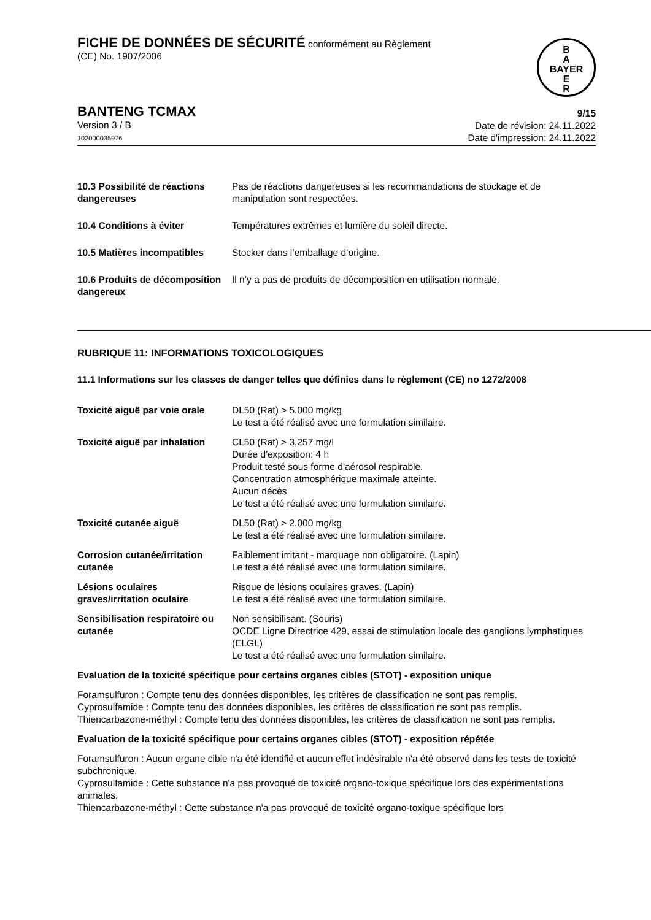FICHE DE DONNÉES DE SÉCURITÉ conformément au Règlement
(CE) No. 1907/2006
B
A
BAYER
E
R
BANTENG TCMAX
Version 3 / B
102000035976
9/15
Date de révision: 24.11.2022
Date d'impression: 24.11.2022
| 10.3 Possibilité de réactions dangereuses | Pas de réactions dangereuses si les recommandations de stockage et de manipulation sont respectées. |
| 10.4 Conditions à éviter | Températures extrêmes et lumière du soleil directe. |
| 10.5 Matières incompatibles | Stocker dans l’emballage d’origine. |
| 10.6 Produits de décomposition dangereux | Il n’y a pas de produits de décomposition en utilisation normale. |
RUBRIQUE 11: INFORMATIONS TOXICOLOGIQUES
11.1 Informations sur les classes de danger telles que définies dans le règlement (CE) no 1272/2008
| Toxicité aiguë par voie orale | DL50 (Rat) > 5.000 mg/kg Le test a été réalisé avec une formulation similaire. |
| Toxicité aiguë par inhalation | CL50 (Rat) > 3,257 mg/l Durée d'exposition: 4 h Produit testé sous forme d'aérosol respirable. Concentration atmosphérique maximale atteinte. Aucun décès Le test a été réalisé avec une formulation similaire. |
| Toxicité cutanée aiguë | DL50 (Rat) > 2.000 mg/kg Le test a été réalisé avec une formulation similaire. |
| Corrosion cutanée/irritation cutanée | Faiblement irritant - marquage non obligatoire. (Lapin) Le test a été réalisé avec une formulation similaire. |
| Lésions oculaires graves/irritation oculaire | Risque de lésions oculaires graves. (Lapin) Le test a été réalisé avec une formulation similaire. |
| Sensibilisation respiratoire ou cutanée | Non sensibilisant. (Souris) OCDE Ligne Directrice 429, essai de stimulation locale des ganglions lymphatiques (ELGL) Le test a été réalisé avec une formulation similaire. |
Evaluation de la toxicité spécifique pour certains organes cibles (STOT) - exposition unique
Foramsulfuron : Compte tenu des données disponibles, les critères de classification ne sont pas remplis.
Cyprosulfamide : Compte tenu des données disponibles, les critères de classification ne sont pas remplis.
Thiencarbazone-méthyl : Compte tenu des données disponibles, les critères de classification ne sont pas remplis.
Evaluation de la toxicité spécifique pour certains organes cibles (STOT) - exposition répétée
Foramsulfuron : Aucun organe cible n'a été identifié et aucun effet indésirable n'a été observé dans les tests de toxicité subchronique.
Cyprosulfamide : Cette substance n'a pas provoqué de toxicité organo-toxique spécifique lors des expérimentations animales.
Thiencarbazone-méthyl : Cette substance n'a pas provoqué de toxicité organo-toxique spécifique lors